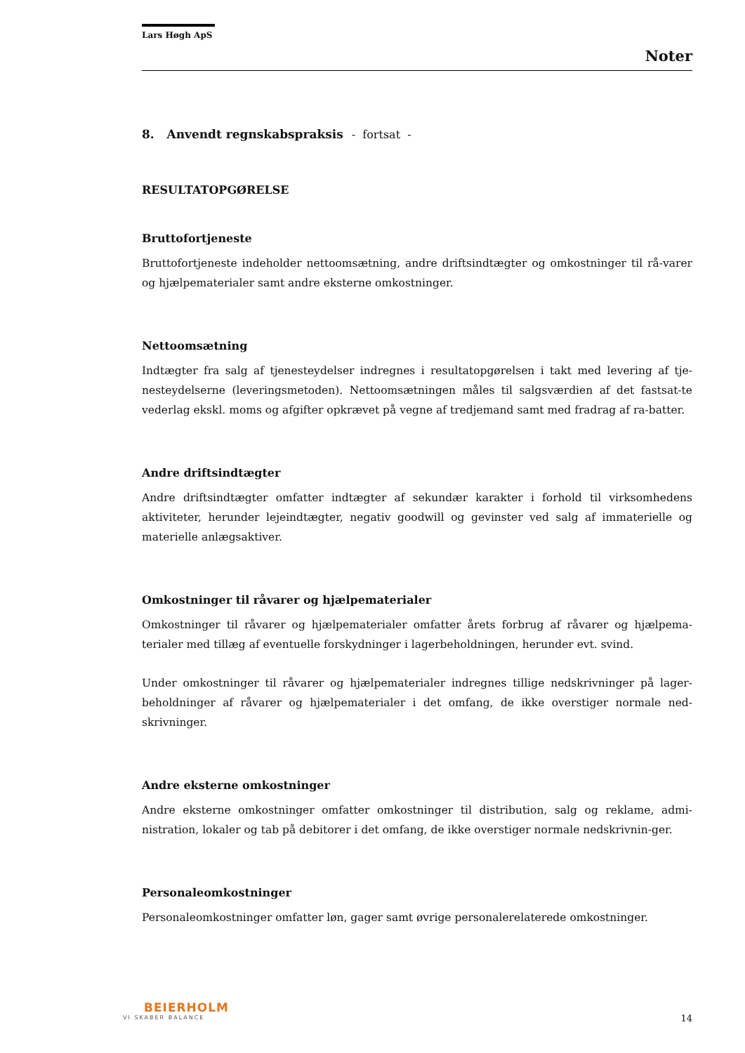Lars Høgh ApS
Noter
8. Anvendt regnskabspraksis - fortsat -
RESULTATOPGØRELSE
Bruttofortjeneste
Bruttofortjeneste indeholder nettoomsætning, andre driftsindtægter og omkostninger til rå-varer og hjælpematerialer samt andre eksterne omkostninger.
Nettoomsætning
Indtægter fra salg af tjenesteydelser indregnes i resultatopgørelsen i takt med levering af tje-nesteydelserne (leveringsmetoden). Nettoomsætningen måles til salgsværdien af det fastsat-te vederlag ekskl. moms og afgifter opkrævet på vegne af tredjemand samt med fradrag af ra-batter.
Andre driftsindtægter
Andre driftsindtægter omfatter indtægter af sekundær karakter i forhold til virksomhedens aktiviteter, herunder lejeindtægter, negativ goodwill og gevinster ved salg af immaterielle og materielle anlægsaktiver.
Omkostninger til råvarer og hjælpematerialer
Omkostninger til råvarer og hjælpematerialer omfatter årets forbrug af råvarer og hjælpema-terialer med tillæg af eventuelle forskydninger i lagerbeholdningen, herunder evt. svind.
Under omkostninger til råvarer og hjælpematerialer indregnes tillige nedskrivninger på lager-beholdninger af råvarer og hjælpematerialer i det omfang, de ikke overstiger normale ned-skrivninger.
Andre eksterne omkostninger
Andre eksterne omkostninger omfatter omkostninger til distribution, salg og reklame, admi-nistration, lokaler og tab på debitorer i det omfang, de ikke overstiger normale nedskrivnin-ger.
Personaleomkostninger
Personaleomkostninger omfatter løn, gager samt øvrige personalerelaterede omkostninger.
BEIERHOLM
VI SKABER BALANCE
14